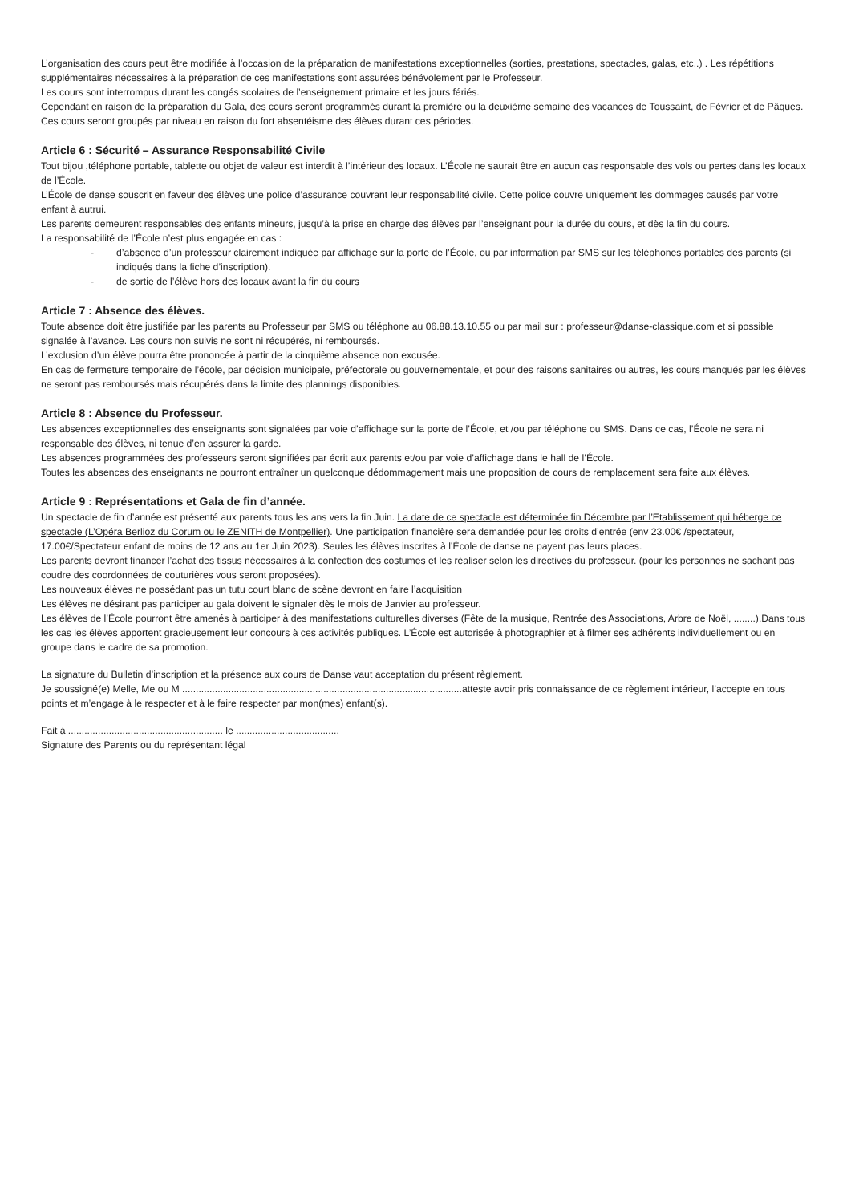L’organisation des cours peut être modifiée à l’occasion de la préparation de manifestations exceptionnelles (sorties, prestations, spectacles, galas, etc..) . Les répétitions supplémentaires nécessaires à la préparation de ces manifestations sont assurées bénévolement par le Professeur.
Les cours sont interrompus durant les congés scolaires de l’enseignement primaire et les jours fériés.
Cependant en raison de la préparation du Gala, des cours seront programmés durant la première ou la deuxième semaine des vacances de Toussaint, de Février et de Pâques. Ces cours seront groupés par niveau en raison du fort absentéisme des élèves durant ces périodes.
Article 6 : Sécurité – Assurance Responsabilité Civile
Tout bijou ,téléphone portable, tablette ou objet de valeur est interdit à l’intérieur des locaux. L’École ne saurait être en aucun cas responsable des vols ou pertes dans les locaux de l’École.
L’École de danse souscrit en faveur des élèves une police d’assurance couvrant leur responsabilité civile. Cette police couvre uniquement les dommages causés par votre enfant à autrui.
Les parents demeurent responsables des enfants mineurs, jusqu’à la prise en charge des élèves par l’enseignant pour la durée du cours, et dès la fin du cours.
La responsabilité de l’École n’est plus engagée en cas :
- d’absence d’un professeur clairement indiquée par affichage sur la porte de l’École, ou par information par SMS sur les téléphones portables des parents (si indiqués dans la fiche d’inscription).
- de sortie de l’élève hors des locaux avant la fin du cours
Article 7 : Absence des élèves.
Toute absence doit être justifiée par les parents au Professeur par SMS ou téléphone au 06.88.13.10.55 ou par mail sur : professeur@danse-classique.com et si possible signalée à l’avance. Les cours non suivis ne sont ni récupérés, ni remboursés.
L’exclusion d’un élève pourra être prononcée à partir de la cinquième absence non excusée.
En cas de fermeture temporaire de l’école, par décision municipale, préfectorale ou gouvernementale, et pour des raisons sanitaires ou autres, les cours manqués par les élèves ne seront pas remboursés mais récupérés dans la limite des plannings disponibles.
Article 8 : Absence du Professeur.
Les absences exceptionnelles des enseignants sont signalées par voie d’affichage sur la porte de l’École, et /ou par téléphone ou SMS. Dans ce cas, l’École ne sera ni responsable des élèves, ni tenue d’en assurer la garde.
Les absences programmées des professeurs seront signifiées par écrit aux parents et/ou par voie d’affichage dans le hall de l’École.
Toutes les absences des enseignants ne pourront entraîner un quelconque dédommagement mais une proposition de cours de remplacement sera faite aux élèves.
Article 9 : Représentations et Gala de fin d’année.
Un spectacle de fin d’année est présenté aux parents tous les ans vers la fin Juin. La date de ce spectacle est déterminée fin Décembre par l’Etablissement qui héberge ce spectacle (L’Opéra Berlioz du Corum ou le ZENITH de Montpellier). Une participation financière sera demandée pour les droits d’entrée (env 23.00€ /spectateur, 17.00€/Spectateur enfant de moins de 12 ans au 1er Juin 2023). Seules les élèves inscrites à l’École de danse ne payent pas leurs places.
Les parents devront financer l’achat des tissus nécessaires à la confection des costumes et les réaliser selon les directives du professeur. (pour les personnes ne sachant pas coudre des coordonnées de couturières vous seront proposées).
Les nouveaux élèves ne possédant pas un tutu court blanc de scène devront en faire l’acquisition
Les élèves ne désirant pas participer au gala doivent le signaler dès le mois de Janvier au professeur.
Les élèves de l’École pourront être amenés à participer à des manifestations culturelles diverses (Fête de la musique, Rentrée des Associations, Arbre de Noël, ........).Dans tous les cas les élèves apportent gracieusement leur concours à ces activités publiques. L’École est autorisée à photographier et à filmer ses adhérents individuellement ou en groupe dans le cadre de sa promotion.
La signature du Bulletin d’inscription et la présence aux cours de Danse vaut acceptation du présent règlement.
Je soussigné(e) Melle, Me ou M .......................................................................................................atteste avoir pris connaissance de ce règlement intérieur, l’accepte en tous points et m’engage à le respecter et à le faire respecter par mon(mes) enfant(s).
Fait à ......................................................... le ......................................
Signature des Parents ou du représentant légal